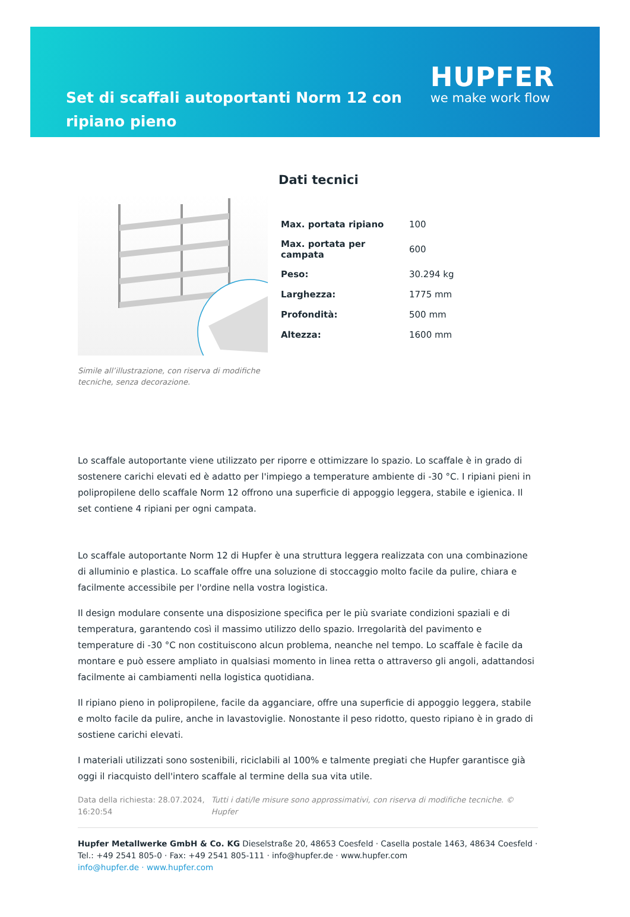Set di scaffali autoportanti Norm 12 con ripiano pieno
HUPFER
we make work flow
Simile all’illustrazione, con riserva di modifiche tecniche, senza decorazione.
Dati tecnici
| Max. portata ripiano | 100 |
| Max. portata per campata | 600 |
| Peso: | 30.294 kg |
| Larghezza: | 1775 mm |
| Profondità: | 500 mm |
| Altezza: | 1600 mm |
Lo scaffale autoportante viene utilizzato per riporre e ottimizzare lo spazio. Lo scaffale è in grado di sostenere carichi elevati ed è adatto per l'impiego a temperature ambiente di -30 °C. I ripiani pieni in polipropilene dello scaffale Norm 12 offrono una superficie di appoggio leggera, stabile e igienica. Il set contiene 4 ripiani per ogni campata.
Lo scaffale autoportante Norm 12 di Hupfer è una struttura leggera realizzata con una combinazione di alluminio e plastica. Lo scaffale offre una soluzione di stoccaggio molto facile da pulire, chiara e facilmente accessibile per l'ordine nella vostra logistica.
Il design modulare consente una disposizione specifica per le più svariate condizioni spaziali e di temperatura, garantendo così il massimo utilizzo dello spazio. Irregolarità del pavimento e temperature di -30 °C non costituiscono alcun problema, neanche nel tempo. Lo scaffale è facile da montare e può essere ampliato in qualsiasi momento in linea retta o attraverso gli angoli, adattandosi facilmente ai cambiamenti nella logistica quotidiana.
Il ripiano pieno in polipropilene, facile da agganciare, offre una superficie di appoggio leggera, stabile e molto facile da pulire, anche in lavastoviglie. Nonostante il peso ridotto, questo ripiano è in grado di sostiene carichi elevati.
I materiali utilizzati sono sostenibili, riciclabili al 100% e talmente pregiati che Hupfer garantisce già oggi il riacquisto dell'intero scaffale al termine della sua vita utile.
Data della richiesta: 28.07.2024, 16:20:54
Tutti i dati/le misure sono approssimativi, con riserva di modifiche tecniche. © Hupfer
Hupfer Metallwerke GmbH & Co. KG Dieselstraße 20, 48653 Coesfeld · Casella postale 1463, 48634 Coesfeld · Tel.: +49 2541 805-0 · Fax: +49 2541 805-111 · info@hupfer.de · www.hupfer.com
info@hupfer.de · www.hupfer.com